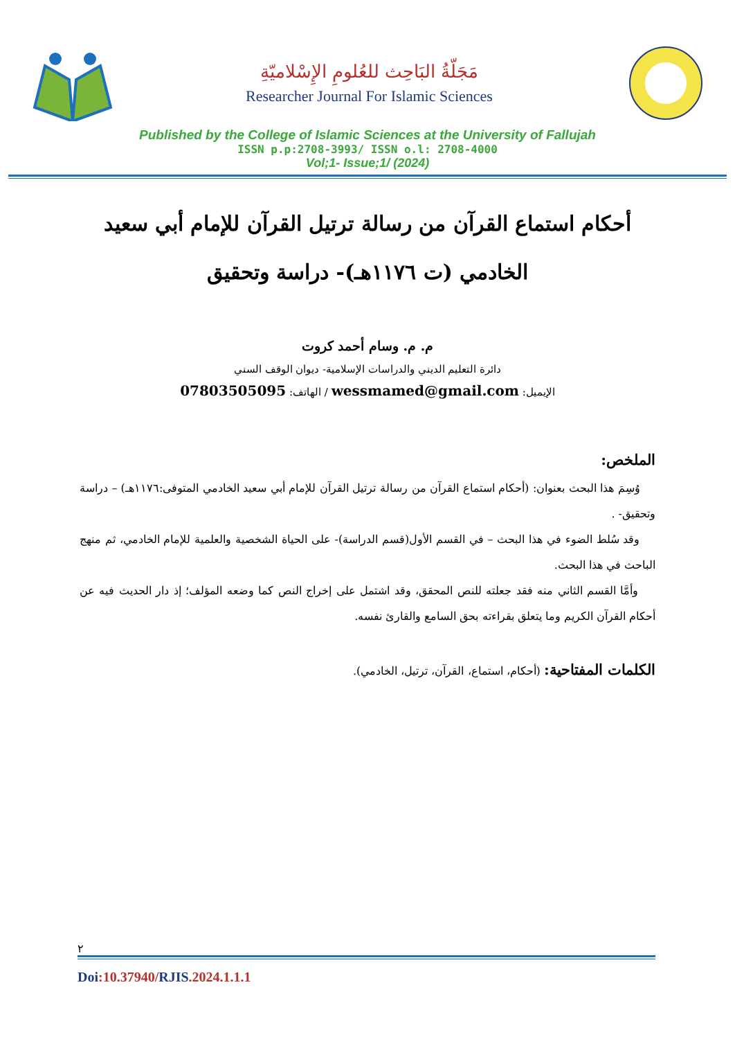مَجَلّةُ البَاحِث للعُلومِ الإِسْلاميّةِ
Researcher Journal For Islamic Sciences
Published by the College of Islamic Sciences at the University of Fallujah
ISSN p.p:2708-3993/ ISSN o.l: 2708-4000
Vol;1- Issue;1/ (2024)
أحكام استماع القرآن من رسالة ترتيل القرآن للإمام أبي سعيد الخادمي (ت ١١٧٦هـ)- دراسة وتحقيق
م. م. وسام أحمد كروت
دائرة التعليم الديني والدراسات الإسلامية- ديوان الوقف السني
الإيميل: wessmamed@gmail.com / الهاتف: 07803505095
الملخص:
وُسِمَ هذا البحث بعنوان: (أحكام استماع القرآن من رسالة ترتيل القرآن للإمام أبي سعيد الخادمي المتوفى:١١٧٦هـ) – دراسة وتحقيق- .
وقد سُلط الضوء في هذا البحث – في القسم الأول(قسم الدراسة)- على الحياة الشخصية والعلمية للإمام الخادمي، ثم منهج الباحث في هذا البحث.
وأمَّا القسم الثاني منه فقد جعلته للنص المحقق، وقد اشتمل على إخراج النص كما وضعه المؤلف؛ إذ دار الحديث فيه عن أحكام القرآن الكريم وما يتعلق بقراءته بحق السامع والقارئ نفسه.
الكلمات المفتاحية: (أحكام، استماع، القرآن، ترتيل، الخادمي).
٢
Doi:10.37940/RJIS.2024.1.1.1